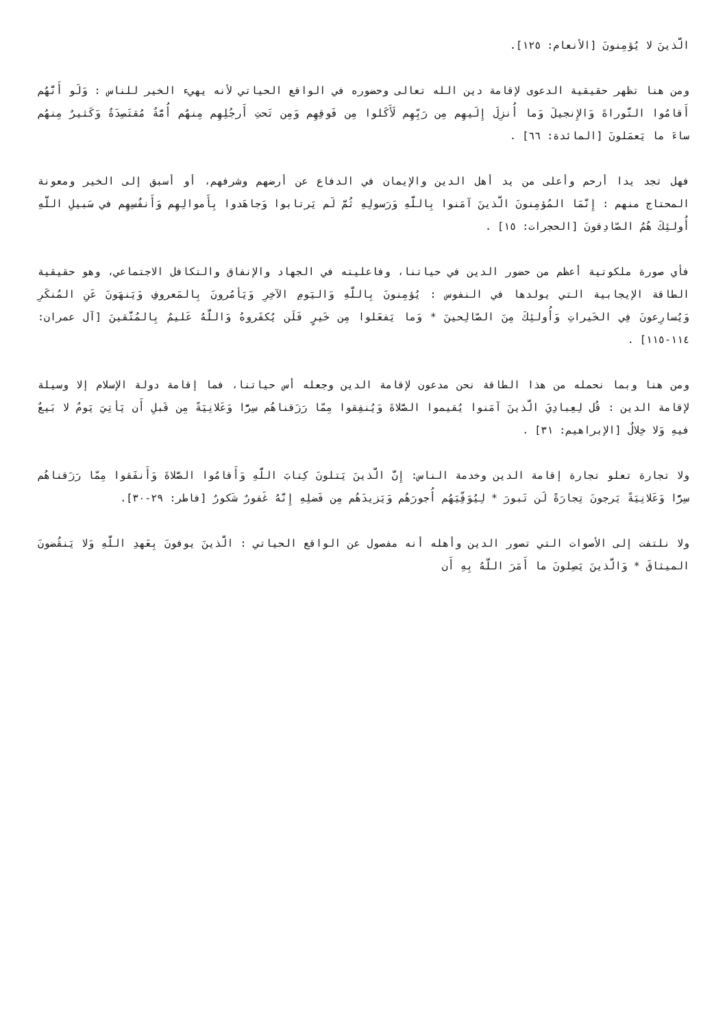الَّذينَ لا يُؤمِنونَ [الأنعام: ١٢٥].
ومن هنا تظهر حقيقية الدعوى لإقامة دين الله تعالى وحضوره في الواقع الحياتي لأنه يهيء الخير للناس : وَلَو أَنَّهُم أَقامُوا التَّوراةَ وَالإِنجيلَ وَما أُنزِلَ إِلَيهِم مِن رَبِّهِم لَأَكَلوا مِن فَوقِهِم وَمِن تَحتِ أَرجُلِهِم مِنهُم أُمَّةٌ مُقتَصِدَةٌ وَكَثيرٌ مِنهُم ساءَ ما يَعمَلونَ [المائدة: ٦٦] .
فهل تجد يدا أرحم وأعلى من يد أهل الدين والإيمان في الدفاع عن أرضهم وشرفهم، أو أسبق إلى الخير ومعونة المحتاج منهم : إِنَّمَا المُؤمِنونَ الَّذينَ آمَنوا بِاللَّهِ وَرَسولِهِ ثُمَّ لَم يَرتابوا وَجاهَدوا بِأَموالِهِم وَأَنفُسِهِم في سَبيلِ اللَّهِ أُولئِكَ هُمُ الصّادِقونَ [الحجرات: ١٥] .
فأي صورة ملكوتية أعظم من حضور الدين في حياتنا، وفاعليته في الجهاد والإنفاق والتكافل الاجتماعي، وهو حقيقية الطاقة الإيجابية التي يولدها في النفوس : يُؤمِنونَ بِاللَّهِ وَاليَومِ الآخِرِ وَيَأمُرونَ بِالمَعروفِ وَيَنهَونَ عَنِ المُنكَرِ وَيُسارِعونَ فِي الخَيراتِ وَأُولئِكَ مِنَ الصّالِحينَ * وَما يَفعَلوا مِن خَيرٍ فَلَن يُكفَروهُ وَاللَّهُ عَليمٌ بِالمُتَّقينَ [آل عمران: ١١٤-١١٥] .
ومن هنا وبما نحمله من هذا الطاقة نحن مدعون لإقامة الدين وجعله أس حياتنا، فما إقامة دولة الإسلام إلا وسيلة لإقامة الدين : قُل لِعِبادِيَ الَّذينَ آمَنوا يُقيموا الصَّلاةَ وَيُنفِقوا مِمّا رَزَقناهُم سِرًّا وَعَلانِيَةً مِن قَبلِ أَن يَأتِيَ يَومٌ لا بَيعٌ فيهِ وَلا خِلالٌ [الإبراهيم: ٣١] .
ولا تجارة تعلو تجارة إقامة الدين وخدمة الناس: إِنَّ الَّذينَ يَتلونَ كِتابَ اللَّهِ وَأَقامُوا الصَّلاةَ وَأَنفَقوا مِمّا رَزَقناهُم سِرًّا وَعَلانِيَةً يَرجونَ تِجارَةً لَن تَبورَ * لِيُوَفِّيَهُم أُجورَهُم وَيَزيدَهُم مِن فَضلِهِ إِنَّهُ غَفورٌ شَكورٌ [فاطر: ٢٩-٣٠].
ولا نلتفت إلى الأصوات التي تصور الدين وأهله أنه مفصول عن الواقع الحياتي : الَّذينَ يوفونَ بِعَهدِ اللَّهِ وَلا يَنقُضونَ الميثاقَ * وَالَّذينَ يَصِلونَ ما أَمَرَ اللَّهُ بِهِ أَن